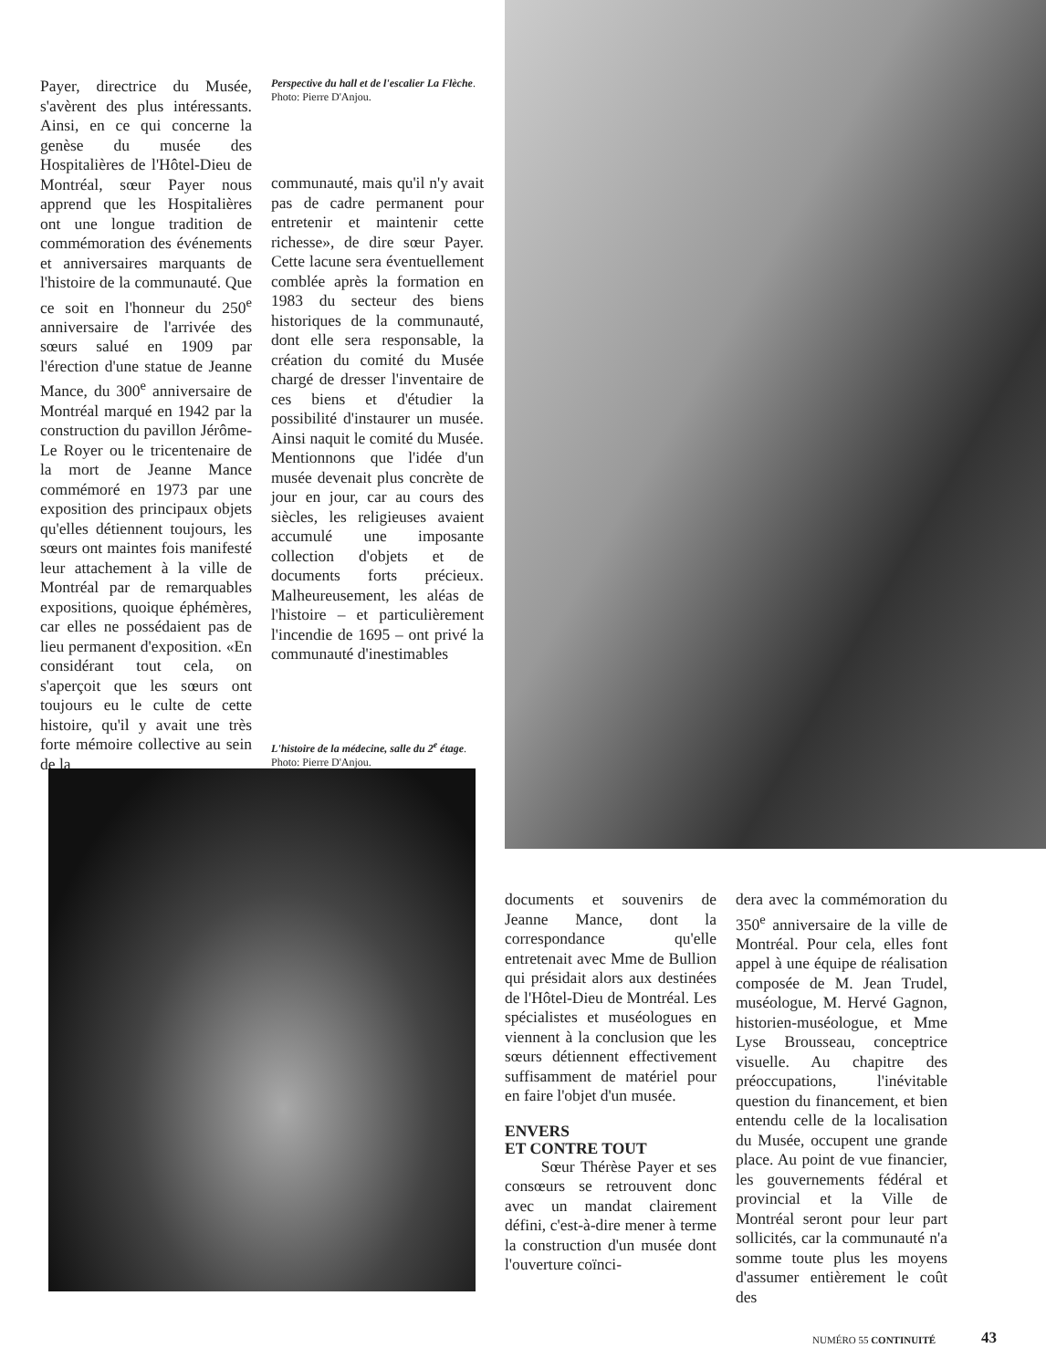Payer, directrice du Musée, s'avèrent des plus intéressants. Ainsi, en ce qui concerne la genèse du musée des Hospitalières de l'Hôtel-Dieu de Montréal, sœur Payer nous apprend que les Hospitalières ont une longue tradition de commémoration des événements et anniversaires marquants de l'histoire de la communauté. Que ce soit en l'honneur du 250<sup>e</sup> anniversaire de l'arrivée des sœurs salué en 1909 par l'érection d'une statue de Jeanne Mance, du 300<sup>e</sup> anniversaire de Montréal marqué en 1942 par la construction du pavillon Jérôme-Le Royer ou le tricentenaire de la mort de Jeanne Mance commémoré en 1973 par une exposition des principaux objets qu'elles détiennent toujours, les sœurs ont maintes fois manifesté leur attachement à la ville de Montréal par de remarquables expositions, quoique éphémères, car elles ne possédaient pas de lieu permanent d'exposition. «En considérant tout cela, on s'aperçoit que les sœurs ont toujours eu le culte de cette histoire, qu'il y avait une très forte mémoire collective au sein de la
Perspective du hall et de l'escalier La Flèche. Photo: Pierre D'Anjou.
communauté, mais qu'il n'y avait pas de cadre permanent pour entretenir et maintenir cette richesse», de dire sœur Payer. Cette lacune sera éventuellement comblée après la formation en 1983 du secteur des biens historiques de la communauté, dont elle sera responsable, la création du comité du Musée chargé de dresser l'inventaire de ces biens et d'étudier la possibilité d'instaurer un musée. Ainsi naquit le comité du Musée. Mentionnons que l'idée d'un musée devenait plus concrète de jour en jour, car au cours des siècles, les religieuses avaient accumulé une imposante collection d'objets et de documents forts précieux. Malheureusement, les aléas de l'histoire – et particulièrement l'incendie de 1695 – ont privé la communauté d'inestimables
L'histoire de la médecine, salle du 2<sup>e</sup> étage. Photo: Pierre D'Anjou.
documents et souvenirs de Jeanne Mance, dont la correspondance qu'elle entretenait avec Mme de Bullion qui présidait alors aux destinées de l'Hôtel-Dieu de Montréal. Les spécialistes et muséologues en viennent à la conclusion que les sœurs détiennent effectivement suffisamment de matériel pour en faire l'objet d'un musée.
ENVERS
ET CONTRE TOUT
Sœur Thérèse Payer et ses consœurs se retrouvent donc avec un mandat clairement défini, c'est-à-dire mener à terme la construction d'un musée dont l'ouverture coïnci-
dera avec la commémoration du 350<sup>e</sup> anniversaire de la ville de Montréal. Pour cela, elles font appel à une équipe de réalisation composée de M. Jean Trudel, muséologue, M. Hervé Gagnon, historien-muséologue, et Mme Lyse Brousseau, conceptrice visuelle. Au chapitre des préoccupations, l'inévitable question du financement, et bien entendu celle de la localisation du Musée, occupent une grande place. Au point de vue financier, les gouvernements fédéral et provincial et la Ville de Montréal seront pour leur part sollicités, car la communauté n'a somme toute plus les moyens d'assumer entièrement le coût des
NUMÉRO 55 CONTINUITÉ 43